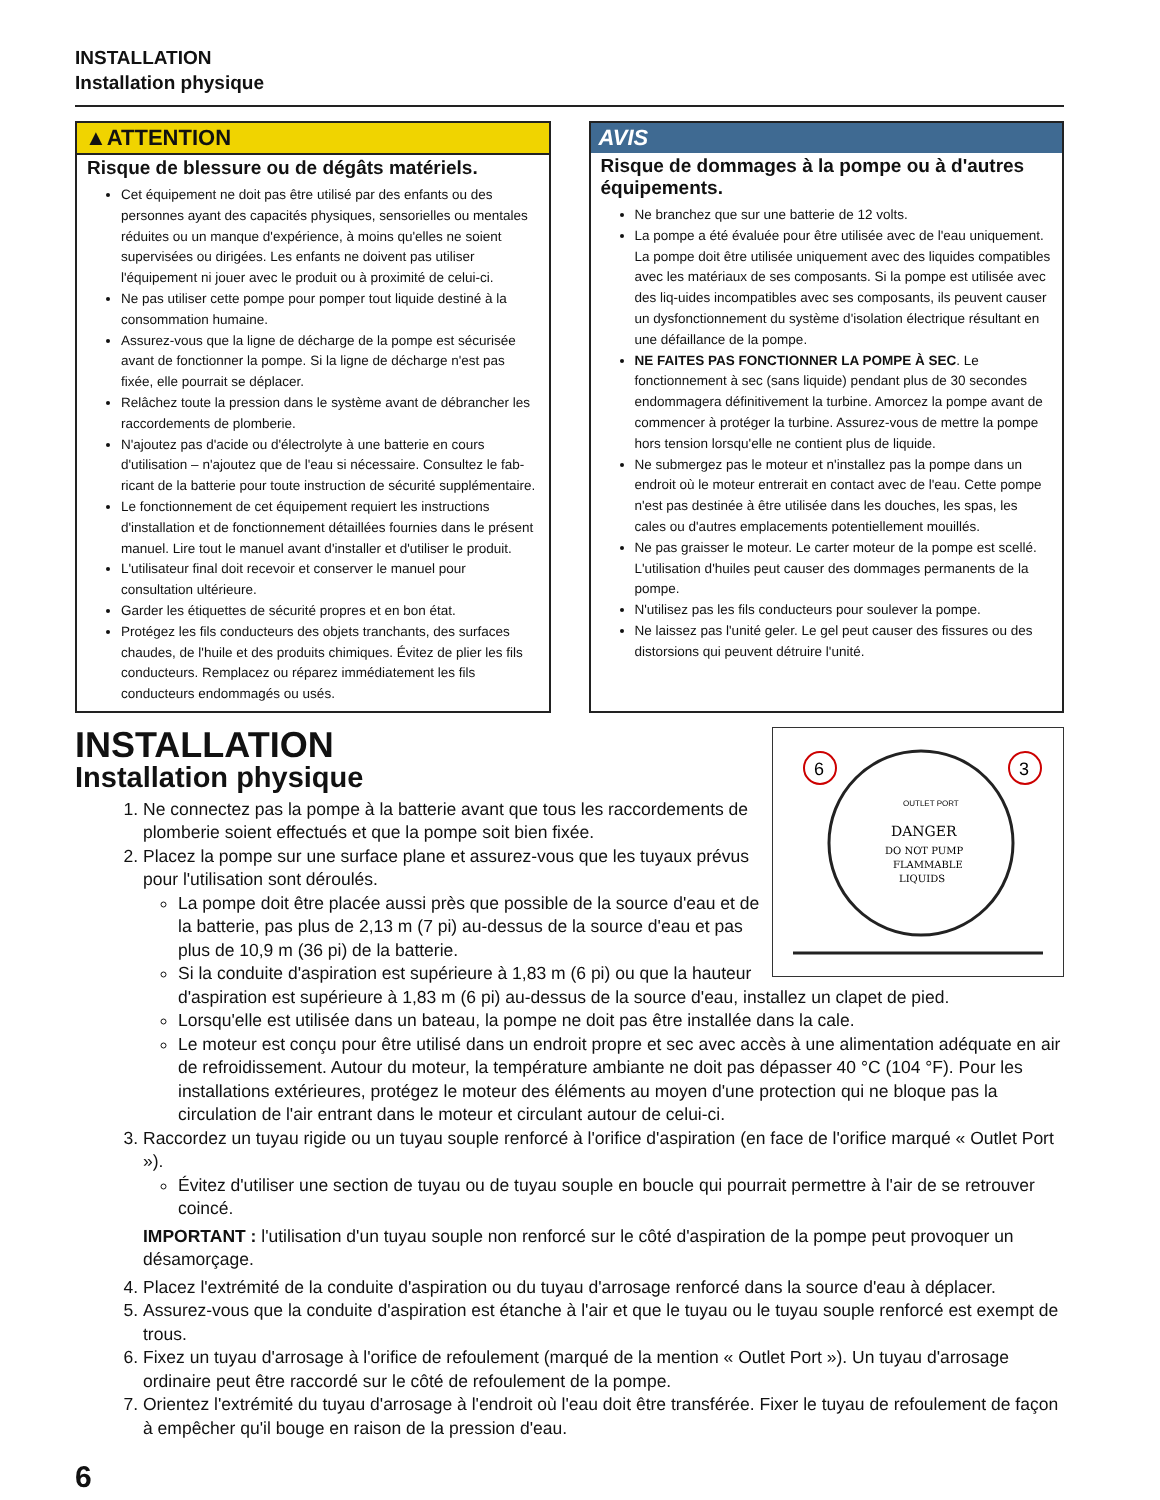INSTALLATION
Installation physique
▲ATTENTION
Risque de blessure ou de dégâts matériels.
Cet équipement ne doit pas être utilisé par des enfants ou des personnes ayant des capacités physiques, sensorielles ou mentales réduites ou un manque d'expérience, à moins qu'elles ne soient supervisées ou dirigées. Les enfants ne doivent pas utiliser l'équipement ni jouer avec le produit ou à proximité de celui-ci.
Ne pas utiliser cette pompe pour pomper tout liquide destiné à la consommation humaine.
Assurez-vous que la ligne de décharge de la pompe est sécurisée avant de fonctionner la pompe. Si la ligne de décharge n'est pas fixée, elle pourrait se déplacer.
Relâchez toute la pression dans le système avant de débrancher les raccordements de plomberie.
N'ajoutez pas d'acide ou d'électrolyte à une batterie en cours d'utilisation – n'ajoutez que de l'eau si nécessaire. Consultez le fab-ricant de la batterie pour toute instruction de sécurité supplémentaire.
Le fonctionnement de cet équipement requiert les instructions d'installation et de fonctionnement détaillées fournies dans le présent manuel. Lire tout le manuel avant d'installer et d'utiliser le produit.
L'utilisateur final doit recevoir et conserver le manuel pour consultation ultérieure.
Garder les étiquettes de sécurité propres et en bon état.
Protégez les fils conducteurs des objets tranchants, des surfaces chaudes, de l'huile et des produits chimiques. Évitez de plier les fils conducteurs. Remplacez ou réparez immédiatement les fils conducteurs endommagés ou usés.
AVIS
Risque de dommages à la pompe ou à d'autres équipements.
Ne branchez que sur une batterie de 12 volts.
La pompe a été évaluée pour être utilisée avec de l'eau uniquement. La pompe doit être utilisée uniquement avec des liquides compatibles avec les matériaux de ses composants. Si la pompe est utilisée avec des liq-uides incompatibles avec ses composants, ils peuvent causer un dysfonctionnement du système d'isolation électrique résultant en une défaillance de la pompe.
NE FAITES PAS FONCTIONNER LA POMPE À SEC. Le fonctionnement à sec (sans liquide) pendant plus de 30 secondes endommagera définitivement la turbine. Amorcez la pompe avant de commencer à protéger la turbine. Assurez-vous de mettre la pompe hors tension lorsqu'elle ne contient plus de liquide.
Ne submergez pas le moteur et n'installez pas la pompe dans un endroit où le moteur entrerait en contact avec de l'eau. Cette pompe n'est pas destinée à être utilisée dans les douches, les spas, les cales ou d'autres emplacements potentiellement mouillés.
Ne pas graisser le moteur. Le carter moteur de la pompe est scellé. L'utilisation d'huiles peut causer des dommages permanents de la pompe.
N'utilisez pas les fils conducteurs pour soulever la pompe.
Ne laissez pas l'unité geler. Le gel peut causer des fissures ou des distorsions qui peuvent détruire l'unité.
6
3
DANGER
DO NOT PUMP
FLAMMABLE
LIQUIDS
OUTLET PORT
INSTALLATION
Installation physique
1. Ne connectez pas la pompe à la batterie avant que tous les raccordements de plomberie soient effectués et que la pompe soit bien fixée.
2. Placez la pompe sur une surface plane et assurez-vous que les tuyaux prévus pour l'utilisation sont déroulés.
La pompe doit être placée aussi près que possible de la source d'eau et de la batterie, pas plus de 2,13 m (7 pi) au-dessus de la source d'eau et pas plus de 10,9 m (36 pi) de la batterie.
Si la conduite d'aspiration est supérieure à 1,83 m (6 pi) ou que la hauteur d'aspiration est supérieure à 1,83 m (6 pi) au-dessus de la source d'eau, installez un clapet de pied.
Lorsqu'elle est utilisée dans un bateau, la pompe ne doit pas être installée dans la cale.
Le moteur est conçu pour être utilisé dans un endroit propre et sec avec accès à une alimentation adéquate en air de refroidissement. Autour du moteur, la température ambiante ne doit pas dépasser 40 °C (104 °F). Pour les installations extérieures, protégez le moteur des éléments au moyen d'une protection qui ne bloque pas la circulation de l'air entrant dans le moteur et circulant autour de celui-ci.
3. Raccordez un tuyau rigide ou un tuyau souple renforcé à l'orifice d'aspiration (en face de l'orifice marqué « Outlet Port »).
Évitez d'utiliser une section de tuyau ou de tuyau souple en boucle qui pourrait permettre à l'air de se retrouver coincé.
IMPORTANT : l'utilisation d'un tuyau souple non renforcé sur le côté d'aspiration de la pompe peut provoquer un désamorçage.
4. Placez l'extrémité de la conduite d'aspiration ou du tuyau d'arrosage renforcé dans la source d'eau à déplacer.
5. Assurez-vous que la conduite d'aspiration est étanche à l'air et que le tuyau ou le tuyau souple renforcé est exempt de trous.
6. Fixez un tuyau d'arrosage à l'orifice de refoulement (marqué de la mention « Outlet Port »). Un tuyau d'arrosage ordinaire peut être raccordé sur le côté de refoulement de la pompe.
7. Orientez l'extrémité du tuyau d'arrosage à l'endroit où l'eau doit être transférée. Fixer le tuyau de refoulement de façon à empêcher qu'il bouge en raison de la pression d'eau.
6